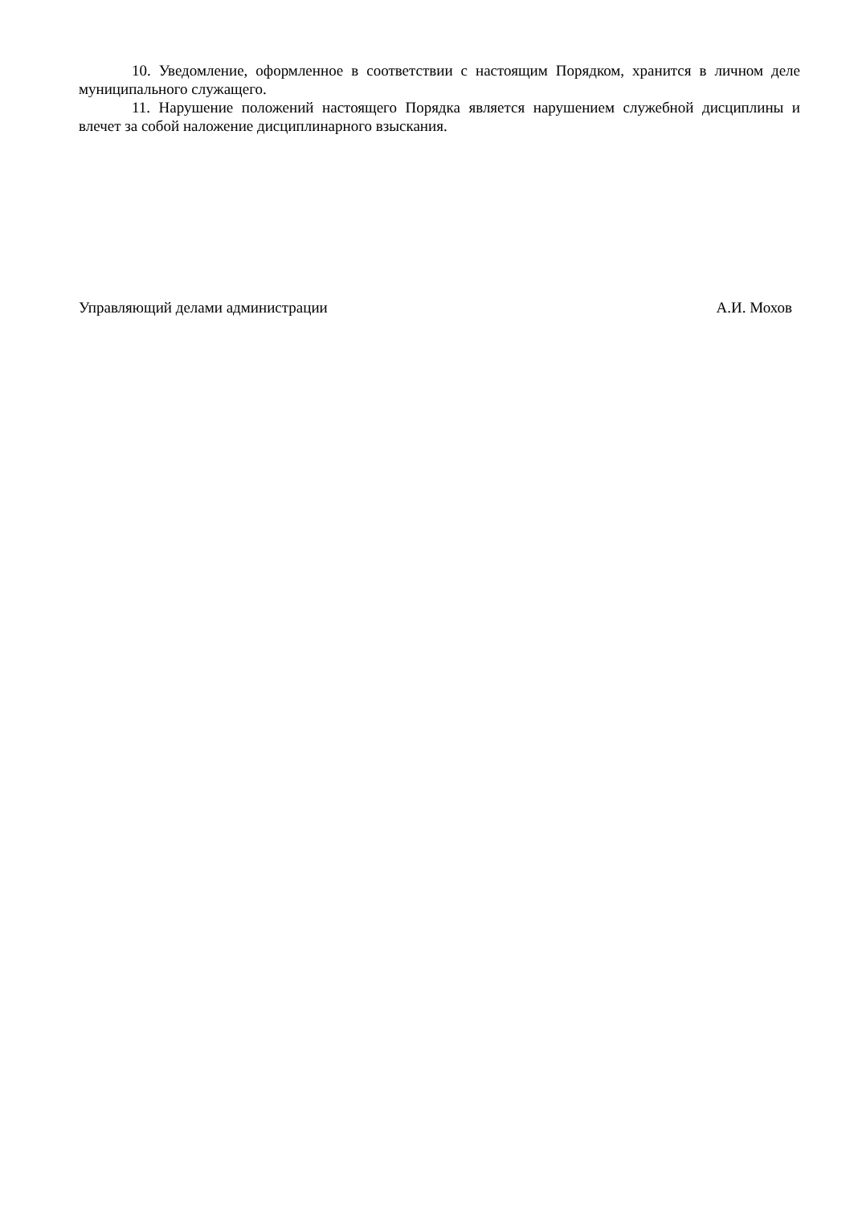10. Уведомление, оформленное в соответствии с настоящим Порядком, хранится в личном деле муниципального служащего.
11. Нарушение положений настоящего Порядка является нарушением служебной дисциплины и влечет за собой наложение дисциплинарного взыскания.
Управляющий делами администрации А.И. Мохов